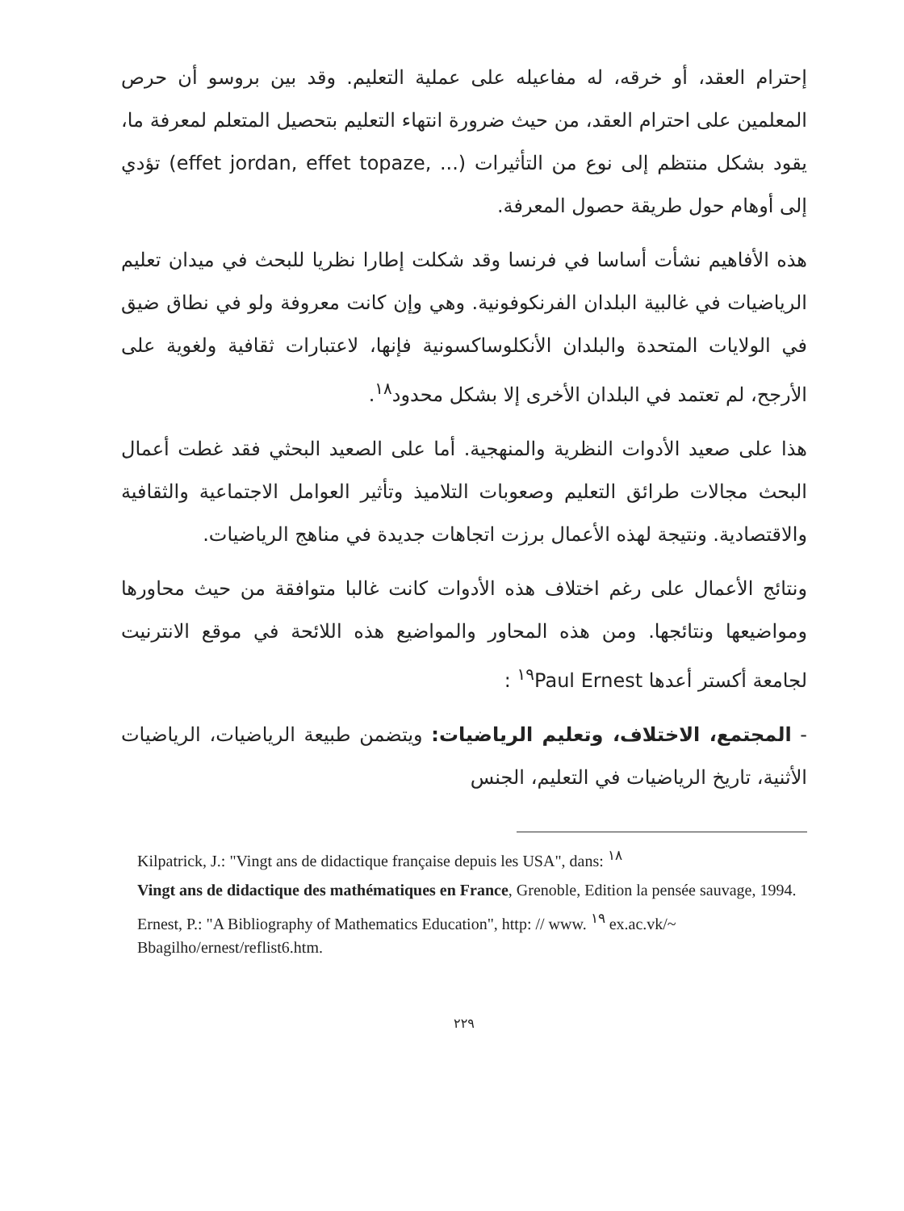إحترام العقد، أو خرقه، له مفاعيله على عملية التعليم. وقد بين بروسو أن حرص المعلمين على احترام العقد، من حيث ضرورة انتهاء التعليم بتحصيل المتعلم لمعرفة ما، يقود بشكل منتظم إلى نوع من التأثيرات (effet jordan, effet topaze, ...) تؤدي إلى أوهام حول طريقة حصول المعرفة.
هذه الأفاهيم نشأت أساسا في فرنسا وقد شكلت إطارا نظريا للبحث في ميدان تعليم الرياضيات في غالبية البلدان الفرنكوفونية. وهي وإن كانت معروفة ولو في نطاق ضيق في الولايات المتحدة والبلدان الأنكلوساكسونية فإنها، لاعتبارات ثقافية ولغوية على الأرجح، لم تعتمد في البلدان الأخرى إلا بشكل محدود<sup>١٨</sup>.
هذا على صعيد الأدوات النظرية والمنهجية. أما على الصعيد البحثي فقد غطت أعمال البحث مجالات طرائق التعليم وصعوبات التلاميذ وتأثير العوامل الاجتماعية والثقافية والاقتصادية. ونتيجة لهذه الأعمال برزت اتجاهات جديدة في مناهج الرياضيات.
ونتائج الأعمال على رغم اختلاف هذه الأدوات كانت غالبا متوافقة من حيث محاورها ومواضيعها ونتائجها. ومن هذه المحاور والمواضيع هذه اللائحة في موقع الانترنيت لجامعة أكستر أعدها Paul Ernest<sup>١٩</sup> :
- المجتمع، الاختلاف، وتعليم الرياضيات: ويتضمن طبيعة الرياضيات، الرياضيات الأثنية، تاريخ الرياضيات في التعليم، الجنس
Kilpatrick, J.: "Vingt ans de didactique française depuis les USA", dans: <sup>١٨</sup>
Vingt ans de didactique des mathématiques en France, Grenoble, Edition la pensée sauvage, 1994.
Ernest, P.: "A Bibliography of Mathematics Education", http: // www. <sup>١٩</sup> ex.ac.vk/~ Bbagilho/ernest/reflist6.htm.
٢٢٩